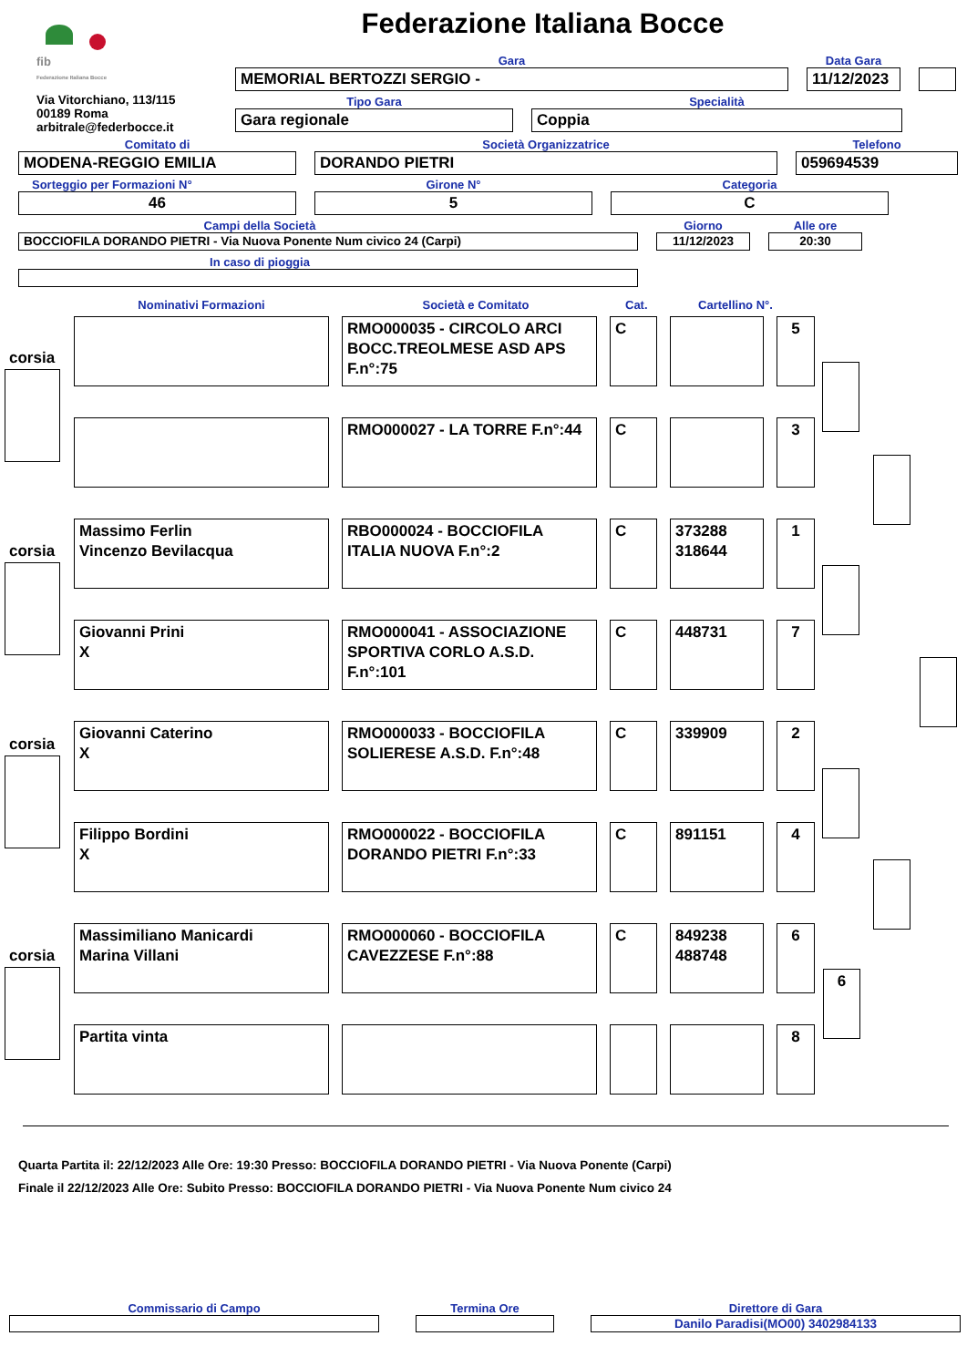fib
Federazione Italiana Bocce
Via Vitorchiano, 113/115
00189 Roma
arbitrale@federbocce.it
Federazione Italiana Bocce
Gara
MEMORIAL BERTOZZI SERGIO -
Data Gara
11/12/2023
Tipo Gara
Gara regionale
Specialità
Coppia
Comitato di
MODENA-REGGIO EMILIA
Società Organizzatrice
DORANDO PIETRI
Telefono
059694539
Sorteggio per Formazioni N°
46
Girone N°
5
Categoria
C
Campi della Società
BOCCIOFILA DORANDO PIETRI - Via Nuova Ponente Num civico 24 (Carpi)
Giorno
11/12/2023
Alle ore
20:30
In caso di pioggia
Nominativi Formazioni Società e Comitato Cat. Cartellino N°.
corsia
RMO000035 - CIRCOLO ARCI BOCC.TREOLMESE ASD APS F.n°:75
C 5
RMO000027 - LA TORRE F.n°:44
C 3
corsia
Massimo Ferlin
Vincenzo Bevilacqua
RBO000024 - BOCCIOFILA ITALIA NUOVA F.n°:2
C 373288
318644
1
Giovanni Prini
X
RMO000041 - ASSOCIAZIONE SPORTIVA CORLO A.S.D. F.n°:101
C 448731 7
corsia
Giovanni Caterino
X
RMO000033 - BOCCIOFILA SOLIERESE A.S.D. F.n°:48
C 339909 2
Filippo Bordini
X
RMO000022 - BOCCIOFILA DORANDO PIETRI F.n°:33
C 891151 4
corsia
Massimiliano Manicardi
Marina Villani
RMO000060 - BOCCIOFILA CAVEZZESE F.n°:88
C 849238
488748
6
6
Partita vinta 8
Quarta Partita il: 22/12/2023 Alle Ore: 19:30 Presso: BOCCIOFILA DORANDO PIETRI - Via Nuova Ponente (Carpi)
Finale il 22/12/2023 Alle Ore: Subito Presso: BOCCIOFILA DORANDO PIETRI - Via Nuova Ponente Num civico 24
Commissario di Campo Termina Ore Direttore di Gara
Danilo Paradisi(MO00) 3402984133